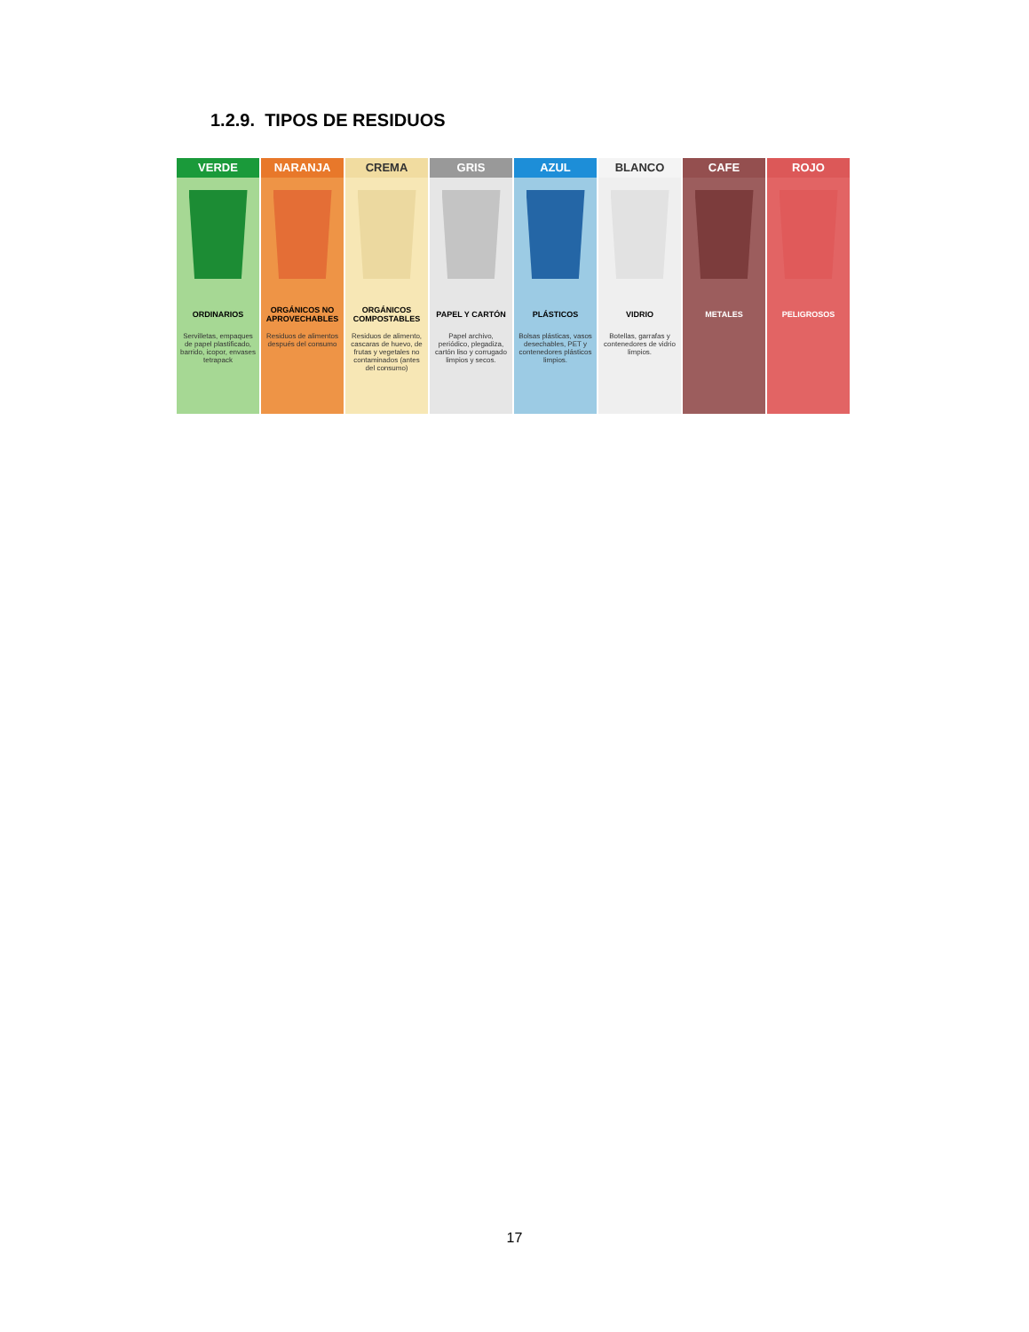1.2.9. TIPOS DE RESIDUOS
VERDE
ORDINARIOS
Servilletas, empaques de papel plastificado, barrido, icopor, envases tetrapack
NARANJA
ORGÁNICOS NO APROVECHABLES
Residuos de alimentos después del consumo
CREMA
ORGÁNICOS COMPOSTABLES
Residuos de alimento, cascaras de huevo, de frutas y vegetales no contaminados (antes del consumo)
GRIS
PAPEL Y CARTÓN
Papel archivo, periódico, plegadiza, cartón liso y corrugado limpios y secos.
AZUL
PLÁSTICOS
Bolsas plásticas, vasos desechables, PET y contenedores plásticos limpios.
BLANCO
VIDRIO
Botellas, garrafas y contenedores de vidrio limpios.
CAFE
METALES
ROJO
PELIGROSOS
17